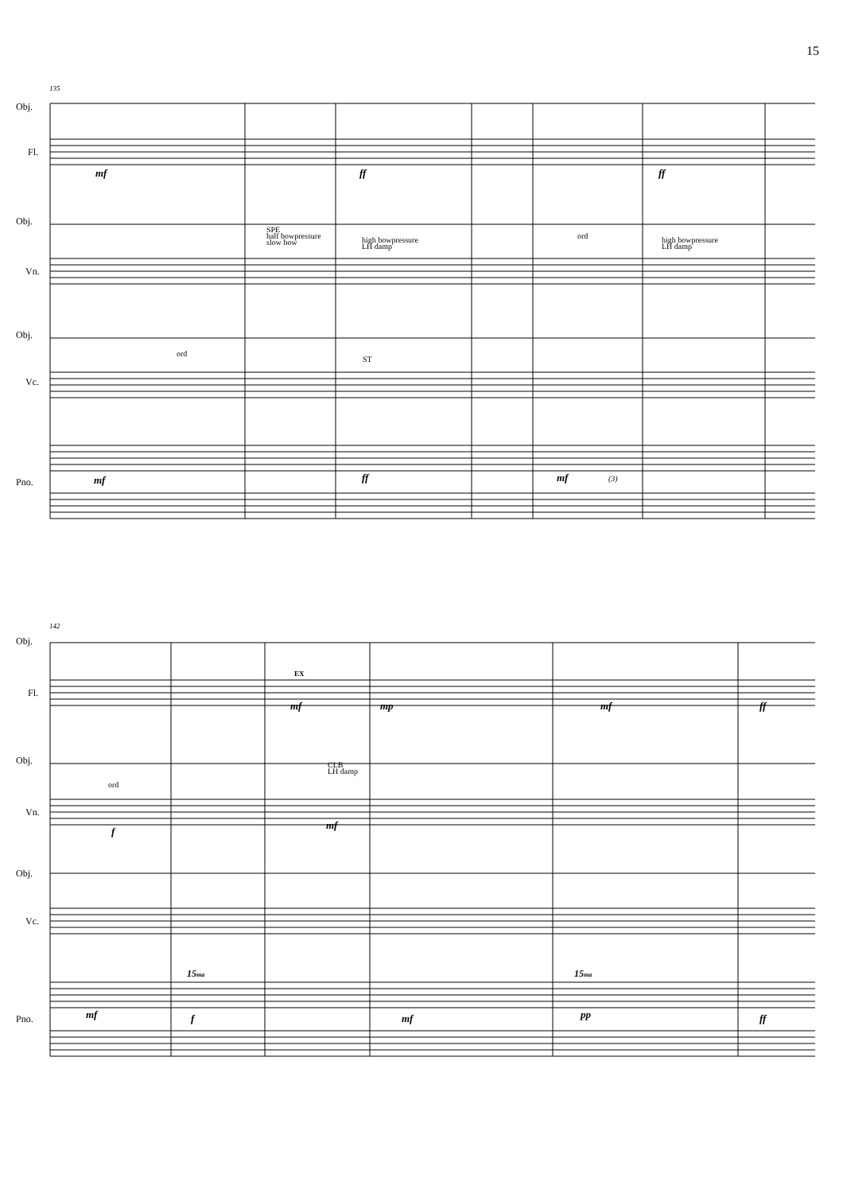15
Obj.
Fl.
Obj.
Vn.
Obj.
Vc.
Pno.
135
mf
ff
ff
SPE
half bowpressure
slow bow
high bowpressure
LH damp
ord
high bowpressure
LH damp
ord
ST
mf
ff
mf
(3)
Obj.
Fl.
Obj.
Vn.
Obj.
Vc.
Pno.
142
EX
mf
mp
mf
ff
CLB
LH damp
ord
f
mf
15ma
15ma
mf
f
mf
pp
ff